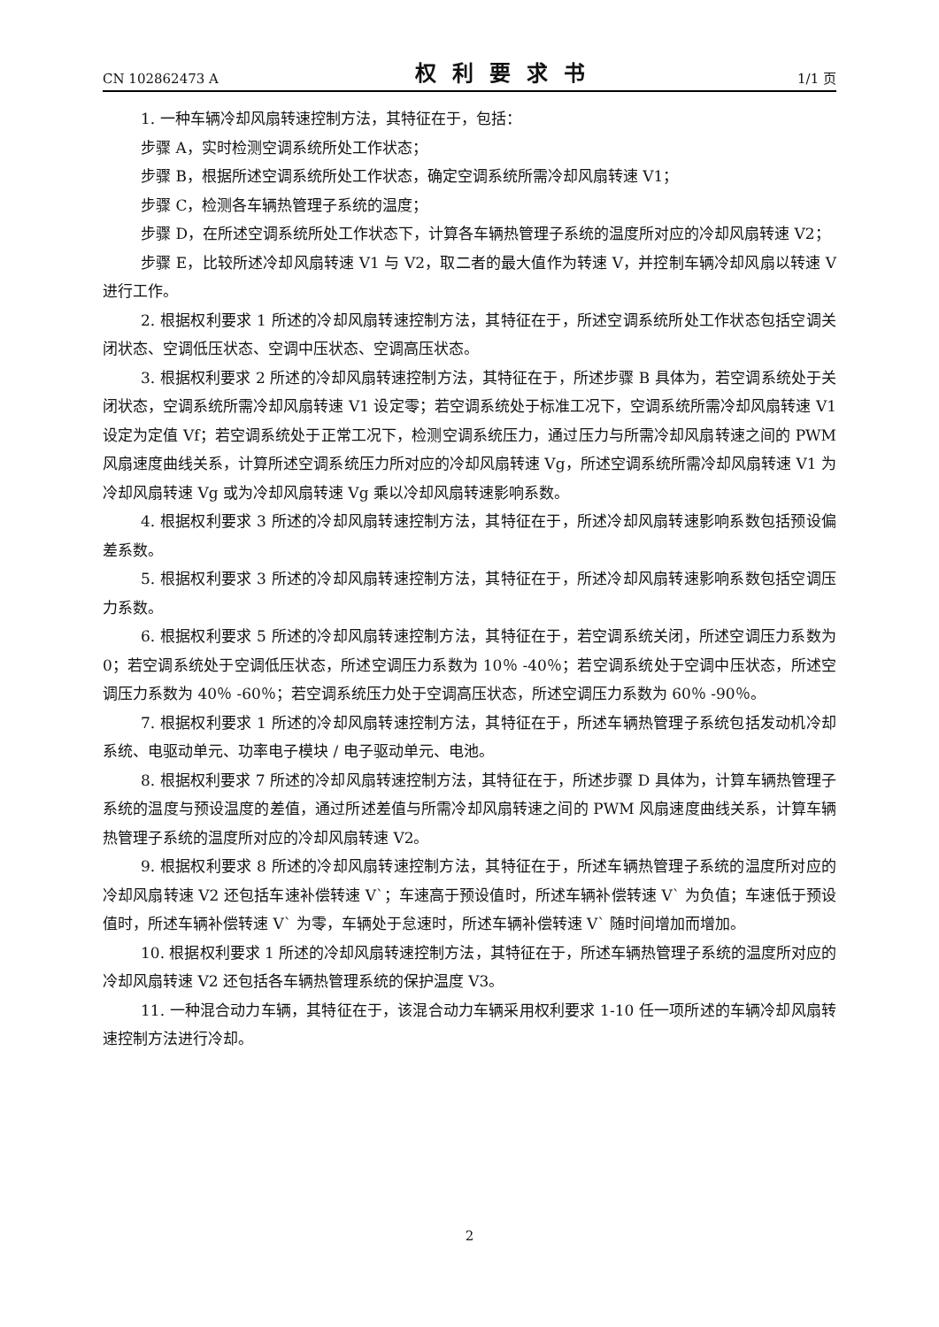CN 102862473 A 权利要求书 1/1 页
1. 一种车辆冷却风扇转速控制方法，其特征在于，包括：
步骤 A，实时检测空调系统所处工作状态；
步骤 B，根据所述空调系统所处工作状态，确定空调系统所需冷却风扇转速 V1；
步骤 C，检测各车辆热管理子系统的温度；
步骤 D，在所述空调系统所处工作状态下，计算各车辆热管理子系统的温度所对应的冷却风扇转速 V2；
步骤 E，比较所述冷却风扇转速 V1 与 V2，取二者的最大值作为转速 V，并控制车辆冷却风扇以转速 V 进行工作。
2. 根据权利要求 1 所述的冷却风扇转速控制方法，其特征在于，所述空调系统所处工作状态包括空调关闭状态、空调低压状态、空调中压状态、空调高压状态。
3. 根据权利要求 2 所述的冷却风扇转速控制方法，其特征在于，所述步骤 B 具体为，若空调系统处于关闭状态，空调系统所需冷却风扇转速 V1 设定零；若空调系统处于标准工况下，空调系统所需冷却风扇转速 V1 设定为定值 Vf；若空调系统处于正常工况下，检测空调系统压力，通过压力与所需冷却风扇转速之间的 PWM 风扇速度曲线关系，计算所述空调系统压力所对应的冷却风扇转速 Vg，所述空调系统所需冷却风扇转速 V1 为冷却风扇转速 Vg 或为冷却风扇转速 Vg 乘以冷却风扇转速影响系数。
4. 根据权利要求 3 所述的冷却风扇转速控制方法，其特征在于，所述冷却风扇转速影响系数包括预设偏差系数。
5. 根据权利要求 3 所述的冷却风扇转速控制方法，其特征在于，所述冷却风扇转速影响系数包括空调压力系数。
6. 根据权利要求 5 所述的冷却风扇转速控制方法，其特征在于，若空调系统关闭，所述空调压力系数为 0；若空调系统处于空调低压状态，所述空调压力系数为 10％ -40％；若空调系统处于空调中压状态，所述空调压力系数为 40％ -60％；若空调系统压力处于空调高压状态，所述空调压力系数为 60％ -90％。
7. 根据权利要求 1 所述的冷却风扇转速控制方法，其特征在于，所述车辆热管理子系统包括发动机冷却系统、电驱动单元、功率电子模块 / 电子驱动单元、电池。
8. 根据权利要求 7 所述的冷却风扇转速控制方法，其特征在于，所述步骤 D 具体为，计算车辆热管理子系统的温度与预设温度的差值，通过所述差值与所需冷却风扇转速之间的 PWM 风扇速度曲线关系，计算车辆热管理子系统的温度所对应的冷却风扇转速 V2。
9. 根据权利要求 8 所述的冷却风扇转速控制方法，其特征在于，所述车辆热管理子系统的温度所对应的冷却风扇转速 V2 还包括车速补偿转速 V`；车速高于预设值时，所述车辆补偿转速 V` 为负值；车速低于预设值时，所述车辆补偿转速 V` 为零，车辆处于怠速时，所述车辆补偿转速 V` 随时间增加而增加。
10. 根据权利要求 1 所述的冷却风扇转速控制方法，其特征在于，所述车辆热管理子系统的温度所对应的冷却风扇转速 V2 还包括各车辆热管理系统的保护温度 V3。
11. 一种混合动力车辆，其特征在于，该混合动力车辆采用权利要求 1-10 任一项所述的车辆冷却风扇转速控制方法进行冷却。
2